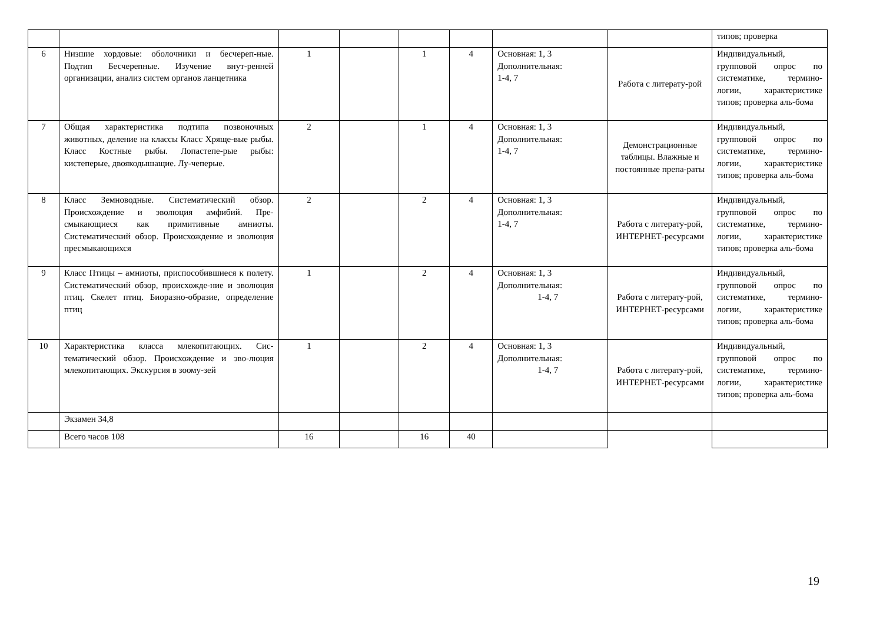| | | | | | | | | типов; проверка |
| 6 | Низшие хордовые: оболочники и бесчереп-ные. Подтип Бесчерепные. Изучение внут-ренней организации, анализ систем органов ланцетника | 1 | | 1 | 4 | Основная: 1, 3 Дополнительная: 1-4, 7 | Работа с литерату-рой | Индивидуальный, групповой опрос по систематике, термино-логии, характеристике типов; проверка аль-бома |
| 7 | Общая характеристика подтипа позвоночных животных, деление на классы Класс Хряще-вые рыбы. Класс Костные рыбы. Лопастепе-рые рыбы: кистеперые, двоякодышащие. Лу-чеперые. | 2 | | 1 | 4 | Основная: 1, 3 Дополнительная: 1-4, 7 | Демонстрационные таблицы. Влажные и постоянные препа-раты | Индивидуальный, групповой опрос по систематике, термино-логии, характеристике типов; проверка аль-бома |
| 8 | Класс Земноводные. Систематический обзор. Происхождение и эволюция амфибий. Пре-смыкающиеся как примитивные амниоты. Систематический обзор. Происхождение и эволюция пресмыкающихся | 2 | | 2 | 4 | Основная: 1, 3 Дополнительная: 1-4, 7 | Работа с литерату-рой, ИНТЕРНЕТ-ресурсами | Индивидуальный, групповой опрос по систематике, термино-логии, характеристике типов; проверка аль-бома |
| 9 | Класс Птицы – амниоты, приспособившиеся к полету. Систематический обзор, происхожде-ние и эволюция птиц. Скелет птиц. Биоразно-образие, определение птиц | 1 | | 2 | 4 | Основная: 1, 3 Дополнительная: 1-4, 7 | Работа с литерату-рой, ИНТЕРНЕТ-ресурсами | Индивидуальный, групповой опрос по систематике, термино-логии, характеристике типов; проверка аль-бома |
| 10 | Характеристика класса млекопитающих. Сис-тематический обзор. Происхождение и эво-люция млекопитающих. Экскурсия в зоому-зей | 1 | | 2 | 4 | Основная: 1, 3 Дополнительная: 1-4, 7 | Работа с литерату-рой, ИНТЕРНЕТ-ресурсами | Индивидуальный, групповой опрос по систематике, термино-логии, характеристике типов; проверка аль-бома |
| | Экзамен 34,8 | | | | | | | |
| | Всего часов 108 | 16 | | 16 | 40 | | | |
19